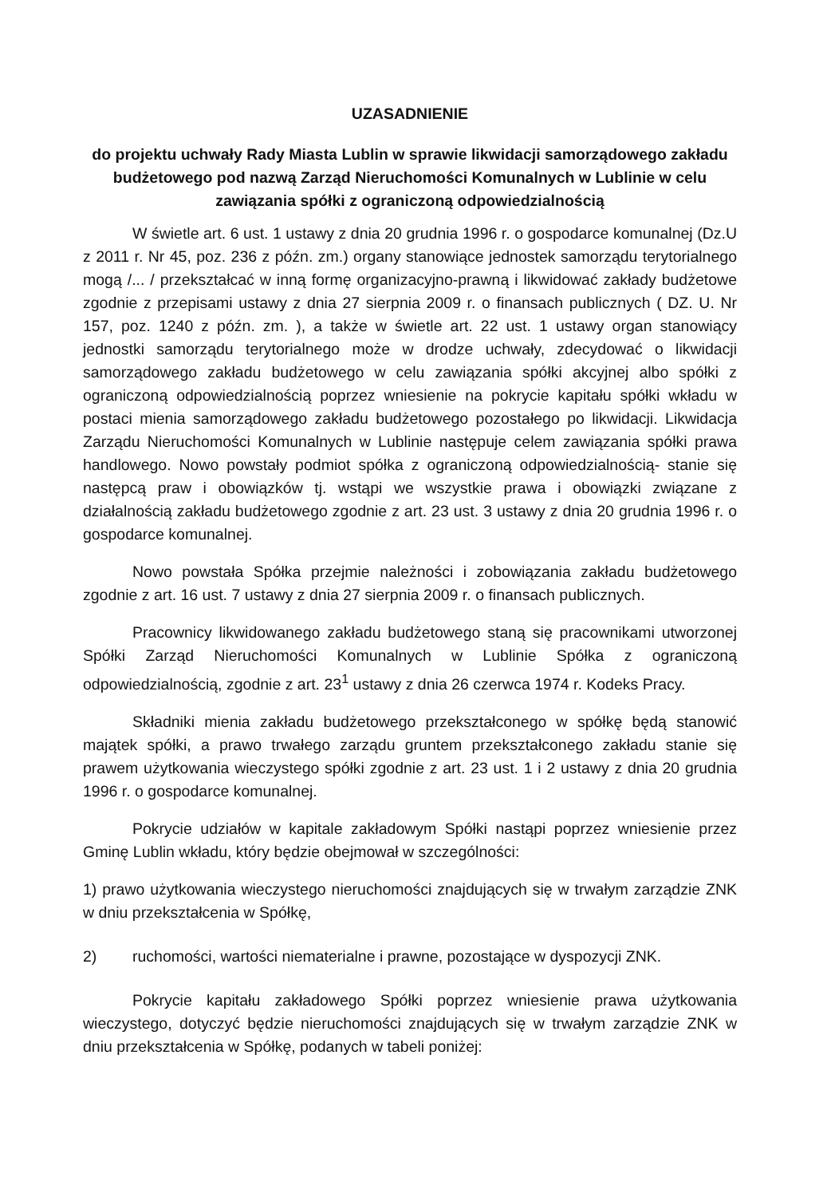UZASADNIENIE
do projektu uchwały Rady Miasta Lublin w sprawie likwidacji samorządowego zakładu budżetowego pod nazwą Zarząd Nieruchomości Komunalnych w Lublinie w celu zawiązania spółki z ograniczoną odpowiedzialnością
W świetle art. 6 ust. 1 ustawy z dnia 20 grudnia 1996 r. o gospodarce komunalnej (Dz.U z 2011 r. Nr 45, poz. 236 z późn. zm.) organy stanowiące jednostek samorządu terytorialnego mogą /... / przekształcać w inną formę organizacyjno-prawną i likwidować zakłady budżetowe zgodnie z przepisami ustawy z dnia 27 sierpnia 2009 r. o finansach publicznych ( DZ. U. Nr 157, poz. 1240 z późn. zm. ), a także w świetle art. 22 ust. 1 ustawy organ stanowiący jednostki samorządu terytorialnego może w drodze uchwały, zdecydować o likwidacji samorządowego zakładu budżetowego w celu zawiązania spółki akcyjnej albo spółki z ograniczoną odpowiedzialnością poprzez wniesienie na pokrycie kapitału spółki wkładu w postaci mienia samorządowego zakładu budżetowego pozostałego po likwidacji. Likwidacja Zarządu Nieruchomości Komunalnych w Lublinie następuje celem zawiązania spółki prawa handlowego. Nowo powstały podmiot spółka z ograniczoną odpowiedzialnością- stanie się następcą praw i obowiązków tj. wstąpi we wszystkie prawa i obowiązki związane z działalnością zakładu budżetowego zgodnie z art. 23 ust. 3 ustawy z dnia 20 grudnia 1996 r. o gospodarce komunalnej.
Nowo powstała Spółka przejmie należności i zobowiązania zakładu budżetowego zgodnie z art. 16 ust. 7 ustawy z dnia 27 sierpnia 2009 r. o finansach publicznych.
Pracownicy likwidowanego zakładu budżetowego staną się pracownikami utworzonej Spółki Zarząd Nieruchomości Komunalnych w Lublinie Spółka z ograniczoną odpowiedzialnością, zgodnie z art. 23<sup>1</sup> ustawy z dnia 26 czerwca 1974 r. Kodeks Pracy.
Składniki mienia zakładu budżetowego przekształconego w spółkę będą stanowić majątek spółki, a prawo trwałego zarządu gruntem przekształconego zakładu stanie się prawem użytkowania wieczystego spółki zgodnie z art. 23 ust. 1 i 2 ustawy z dnia 20 grudnia 1996 r. o gospodarce komunalnej.
Pokrycie udziałów w kapitale zakładowym Spółki nastąpi poprzez wniesienie przez Gminę Lublin wkładu, który będzie obejmował w szczególności:
1) prawo użytkowania wieczystego nieruchomości znajdujących się w trwałym zarządzie ZNK w dniu przekształcenia w Spółkę,
2) ruchomości, wartości niematerialne i prawne, pozostające w dyspozycji ZNK.
Pokrycie kapitału zakładowego Spółki poprzez wniesienie prawa użytkowania wieczystego, dotyczyć będzie nieruchomości znajdujących się w trwałym zarządzie ZNK w dniu przekształcenia w Spółkę, podanych w tabeli poniżej: